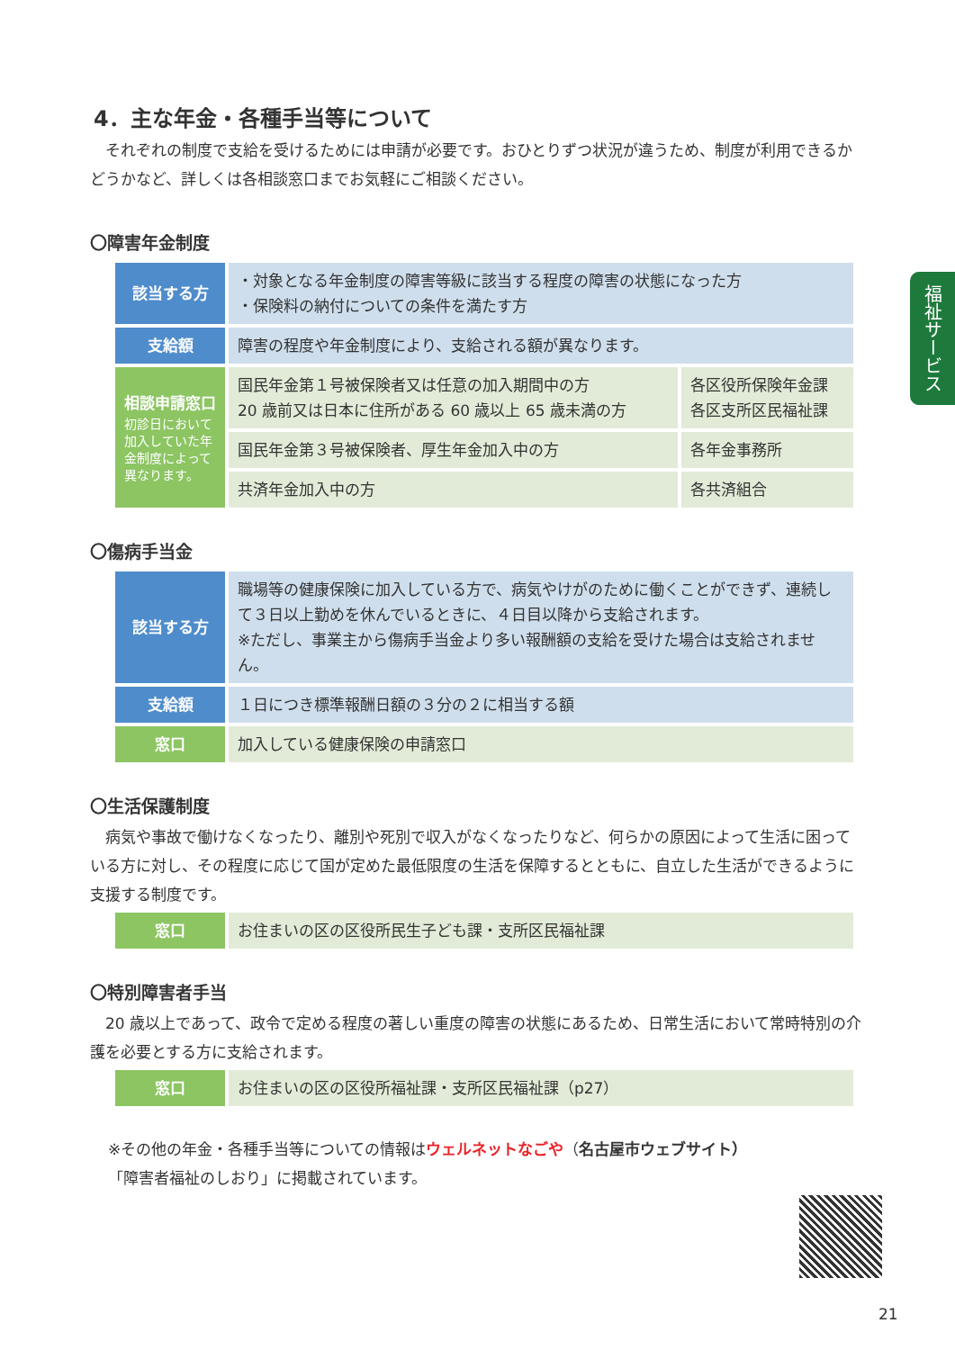福祉サービス
4．主な年金・各種手当等について
　それぞれの制度で支給を受けるためには申請が必要です。おひとりずつ状況が違うため、制度が利用できるかどうかなど、詳しくは各相談窓口までお気軽にご相談ください。
〇障害年金制度
| 該当する方 | ・対象となる年金制度の障害等級に該当する程度の障害の状態になった方 ・保険料の納付についての条件を満たす方 | |
| 支給額 | 障害の程度や年金制度により、支給される額が異なります。 | |
| 相談申請窓口 初診日において加入していた年金制度によって異なります。 | 国民年金第１号被保険者又は任意の加入期間中の方 20 歳前又は日本に住所がある 60 歳以上 65 歳未満の方 | 各区役所保険年金課 各区支所区民福祉課 |
| | 国民年金第３号被保険者、厚生年金加入中の方 | 各年金事務所 |
| | 共済年金加入中の方 | 各共済組合 |
〇傷病手当金
| 該当する方 | 職場等の健康保険に加入している方で、病気やけがのために働くことができず、連続して３日以上勤めを休んでいるときに、４日目以降から支給されます。 ※ただし、事業主から傷病手当金より多い報酬額の支給を受けた場合は支給されません。 |
| 支給額 | １日につき標準報酬日額の３分の２に相当する額 |
| 窓口 | 加入している健康保険の申請窓口 |
〇生活保護制度
　病気や事故で働けなくなったり、離別や死別で収入がなくなったりなど、何らかの原因によって生活に困っている方に対し、その程度に応じて国が定めた最低限度の生活を保障するとともに、自立した生活ができるように支援する制度です。
| 窓口 | お住まいの区の区役所民生子ども課・支所区民福祉課 |
〇特別障害者手当
　20 歳以上であって、政令で定める程度の著しい重度の障害の状態にあるため、日常生活において常時特別の介護を必要とする方に支給されます。
| 窓口 | お住まいの区の区役所福祉課・支所区民福祉課（p27） |
※その他の年金・各種手当等についての情報はウェルネットなごや（名古屋市ウェブサイト）「障害者福祉のしおり」に掲載されています。
21